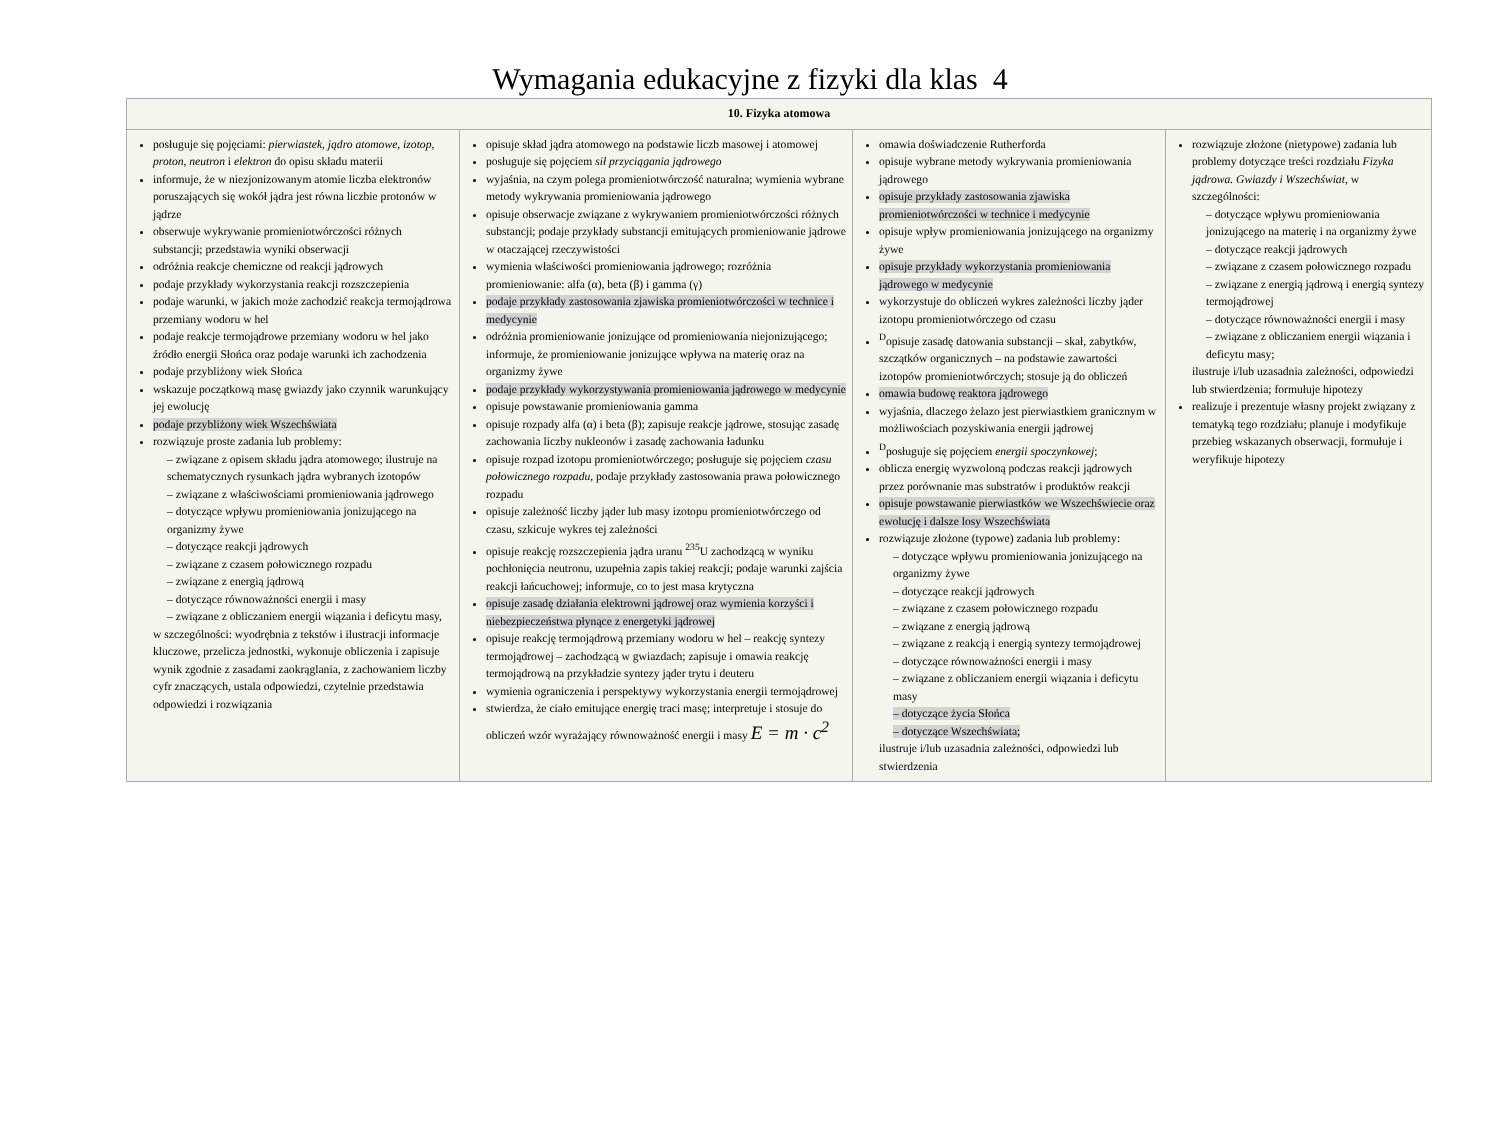Wymagania edukacyjne z fizyki dla klas 4
| 10. Fizyka atomowa | | | |
| --- | --- | --- | --- |
| posługuje się pojęciami: pierwiastek , jądro atomowe , izotop , proton , neutron i elektron do opisu składu materii informuje, że w niezjonizowanym atomie liczba elektronów poruszających się wokół jądra jest równa liczbie protonów w jądrze obserwuje wykrywanie promieniotwórczości różnych substancji; przedstawia wyniki obserwacji odróżnia reakcje chemiczne od reakcji jądrowych podaje przykłady wykorzystania reakcji rozszczepienia podaje warunki, w jakich może zachodzić reakcja termojądrowa przemiany wodoru w hel podaje reakcje termojądrowe przemiany wodoru w hel jako źródło energii Słońca oraz podaje warunki ich zachodzenia podaje przybliżony wiek Słońca wskazuje początkową masę gwiazdy jako czynnik warunkujący jej ewolucję podaje przybliżony wiek Wszechświata rozwiązuje proste zadania lub problemy: – związane z opisem składu jądra atomowego; ilustruje na schematycznych rysunkach jądra wybranych izotopów – związane z właściwościami promieniowania jądrowego – dotyczące wpływu promieniowania jonizującego na organizmy żywe – dotyczące reakcji jądrowych – związane z czasem połowicznego rozpadu – związane z energią jądrową – dotyczące równoważności energii i masy – związane z obliczaniem energii wiązania i deficytu masy, w szczególności: wyodrębnia z tekstów i ilustracji informacje kluczowe, przelicza jednostki, wykonuje obliczenia i zapisuje wynik zgodnie z zasadami zaokrąglania, z zachowaniem liczby cyfr znaczących, ustala odpowiedzi, czytelnie przedstawia odpowiedzi i rozwiązania | opisuje skład jądra atomowego na podstawie liczb masowej i atomowej posługuje się pojęciem sił przyciągania jądrowego wyjaśnia, na czym polega promieniotwórczość naturalna; wymienia wybrane metody wykrywania promieniowania jądrowego opisuje obserwacje związane z wykrywaniem promieniotwórczości różnych substancji; podaje przykłady substancji emitujących promieniowanie jądrowe w otaczającej rzeczywistości wymienia właściwości promieniowania jądrowego; rozróżnia promieniowanie: alfa (α), beta (β) i gamma (γ) podaje przykłady zastosowania zjawiska promieniotwórczości w technice i medycynie odróżnia promieniowanie jonizujące od promieniowania niejonizującego; informuje, że promieniowanie jonizujące wpływa na materię oraz na organizmy żywe podaje przykłady wykorzystywania promieniowania jądrowego w medycynie opisuje powstawanie promieniowania gamma opisuje rozpady alfa (α) i beta (β); zapisuje reakcje jądrowe, stosując zasadę zachowania liczby nukleonów i zasadę zachowania ładunku opisuje rozpad izotopu promieniotwórczego; posługuje się pojęciem czasu połowicznego rozpadu , podaje przykłady zastosowania prawa połowicznego rozpadu opisuje zależność liczby jąder lub masy izotopu promieniotwórczego od czasu, szkicuje wykres tej zależności opisuje reakcję rozszczepienia jądra uranu <sup>235</sup>U zachodzącą w wyniku pochłonięcia neutronu, uzupełnia zapis takiej reakcji; podaje warunki zajścia reakcji łańcuchowej; informuje, co to jest masa krytyczna opisuje zasadę działania elektrowni jądrowej oraz wymienia korzyści i niebezpieczeństwa płynące z energetyki jądrowej opisuje reakcję termojądrową przemiany wodoru w hel – reakcję syntezy termojądrowej – zachodzącą w gwiazdach; zapisuje i omawia reakcję termojądrową na przykładzie syntezy jąder trytu i deuteru wymienia ograniczenia i perspektywy wykorzystania energii termojądrowej stwierdza, że ciało emitujące energię traci masę; interpretuje i stosuje do obliczeń wzór wyrażający równoważność energii i masy E = m · c<sup>2</sup> | omawia doświadczenie Rutherforda opisuje wybrane metody wykrywania promieniowania jądrowego opisuje przykłady zastosowania zjawiska promieniotwórczości w technice i medycynie opisuje wpływ promieniowania jonizującego na organizmy żywe opisuje przykłady wykorzystania promieniowania jądrowego w medycynie wykorzystuje do obliczeń wykres zależności liczby jąder izotopu promieniotwórczego od czasu <sup>D</sup>opisuje zasadę datowania substancji – skał, zabytków, szczątków organicznych – na podstawie zawartości izotopów promieniotwórczych; stosuje ją do obliczeń omawia budowę reaktora jądrowego wyjaśnia, dlaczego żelazo jest pierwiastkiem granicznym w możliwościach pozyskiwania energii jądrowej <sup>D</sup>posługuje się pojęciem energii spoczynkowej ; oblicza energię wyzwoloną podczas reakcji jądrowych przez porównanie mas substratów i produktów reakcji opisuje powstawanie pierwiastków we Wszechświecie oraz ewolucję i dalsze losy Wszechświata rozwiązuje złożone (typowe) zadania lub problemy: – dotyczące wpływu promieniowania jonizującego na organizmy żywe – dotyczące reakcji jądrowych – związane z czasem połowicznego rozpadu – związane z energią jądrową – związane z reakcją i energią syntezy termojądrowej – dotyczące równoważności energii i masy – związane z obliczaniem energii wiązania i deficytu masy – dotyczące życia Słońca – dotyczące Wszechświata; ilustruje i/lub uzasadnia zależności, odpowiedzi lub stwierdzenia | rozwiązuje złożone (nietypowe) zadania lub problemy dotyczące treści rozdziału Fizyka jądrowa. Gwiazdy i Wszechświat , w szczególności: – dotyczące wpływu promieniowania jonizującego na materię i na organizmy żywe – dotyczące reakcji jądrowych – związane z czasem połowicznego rozpadu – związane z energią jądrową i energią syntezy termojądrowej – dotyczące równoważności energii i masy – związane z obliczaniem energii wiązania i deficytu masy; ilustruje i/lub uzasadnia zależności, odpowiedzi lub stwierdzenia; formułuje hipotezy realizuje i prezentuje własny projekt związany z tematyką tego rozdziału; planuje i modyfikuje przebieg wskazanych obserwacji, formułuje i weryfikuje hipotezy |